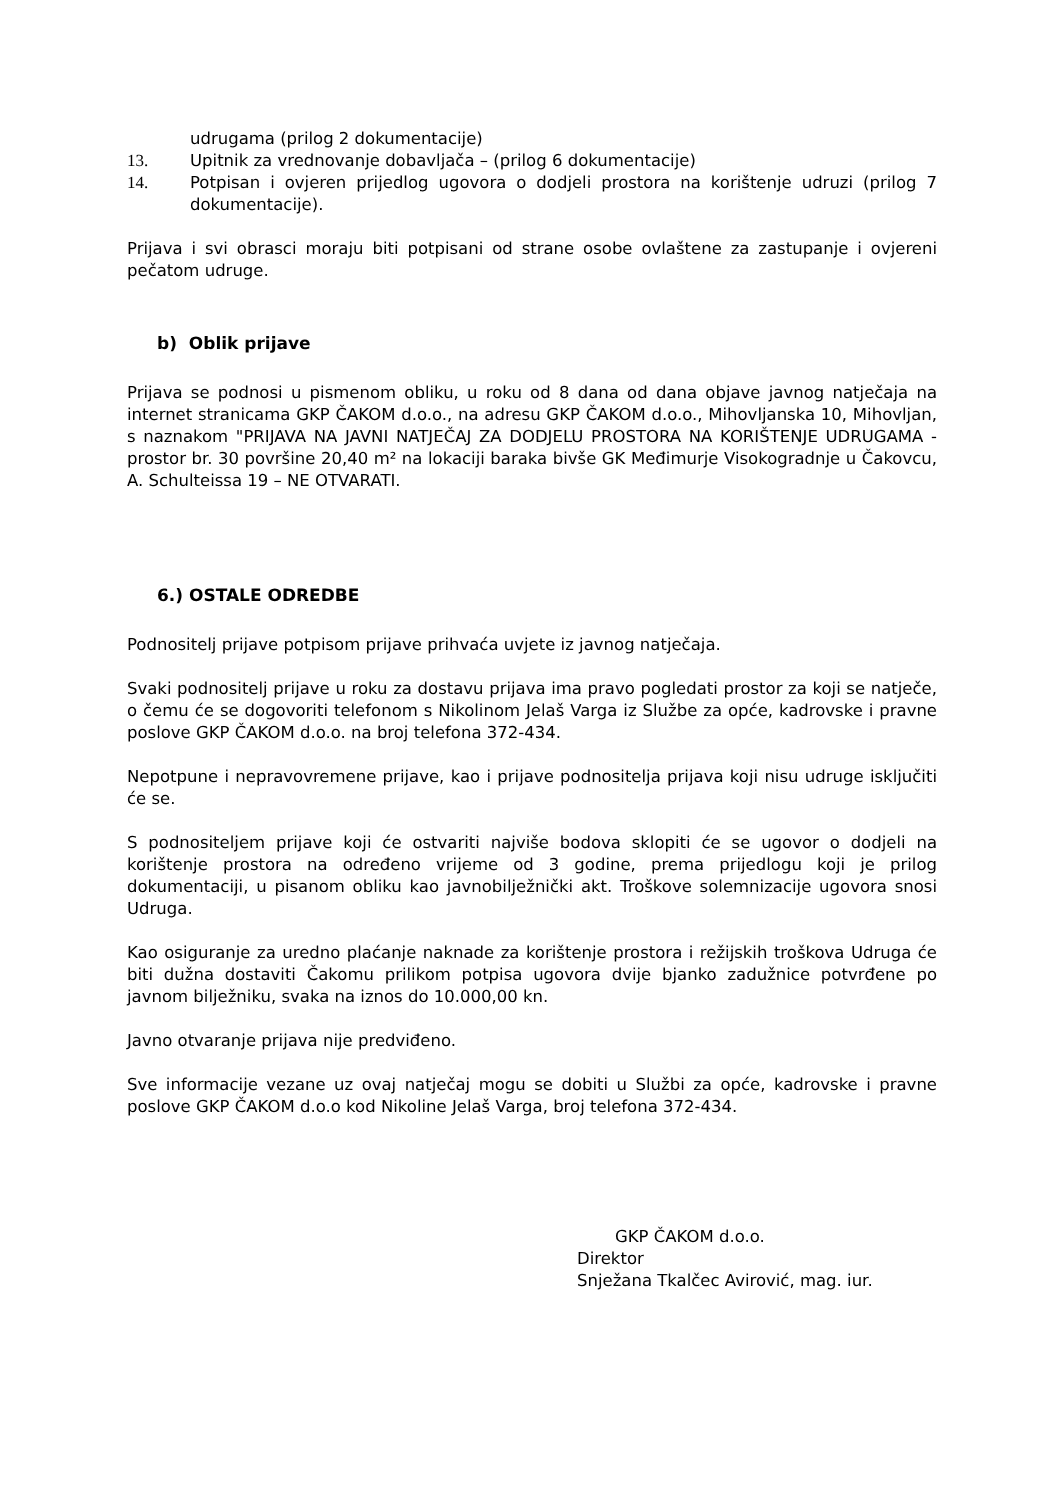udrugama (prilog 2 dokumentacije)
13. Upitnik za vrednovanje dobavljača – (prilog 6 dokumentacije)
14. Potpisan i ovjeren prijedlog ugovora o dodjeli prostora na korištenje udruzi (prilog 7 dokumentacije).
Prijava i svi obrasci moraju biti potpisani od strane osobe ovlaštene za zastupanje i ovjereni pečatom udruge.
b) Oblik prijave
Prijava se podnosi u pismenom obliku, u roku od 8 dana od dana objave javnog natječaja na internet stranicama GKP ČAKOM d.o.o., na adresu GKP ČAKOM d.o.o., Mihovljanska 10, Mihovljan, s naznakom "PRIJAVA NA JAVNI NATJEČAJ ZA DODJELU PROSTORA NA KORIŠTENJE UDRUGAMA - prostor br. 30 površine 20,40 m² na lokaciji baraka bivše GK Međimurje Visokogradnje u Čakovcu, A. Schulteissa 19 – NE OTVARATI.
6.) OSTALE ODREDBE
Podnositelj prijave potpisom prijave prihvaća uvjete iz javnog natječaja.
Svaki podnositelj prijave u roku za dostavu prijava ima pravo pogledati prostor za koji se natječe, o čemu će se dogovoriti telefonom s Nikolinom Jelaš Varga iz Službe za opće, kadrovske i pravne poslove GKP ČAKOM d.o.o. na broj telefona 372-434.
Nepotpune i nepravovremene prijave, kao i prijave podnositelja prijava koji nisu udruge isključiti će se.
S podnositeljem prijave koji će ostvariti najviše bodova sklopiti će se ugovor o dodjeli na korištenje prostora na određeno vrijeme od 3 godine, prema prijedlogu koji je prilog dokumentaciji, u pisanom obliku kao javnobilježnički akt. Troškove solemnizacije ugovora snosi Udruga.
Kao osiguranje za uredno plaćanje naknade za korištenje prostora i režijskih troškova Udruga će biti dužna dostaviti Čakomu prilikom potpisa ugovora dvije bjanko zadužnice potvrđene po javnom bilježniku, svaka na iznos do 10.000,00 kn.
Javno otvaranje prijava nije predviđeno.
Sve informacije vezane uz ovaj natječaj mogu se dobiti u Službi za opće, kadrovske i pravne poslove GKP ČAKOM d.o.o kod Nikoline Jelaš Varga, broj telefona 372-434.
GKP ČAKOM d.o.o.
Direktor
Snježana Tkalčec Avirović, mag. iur.